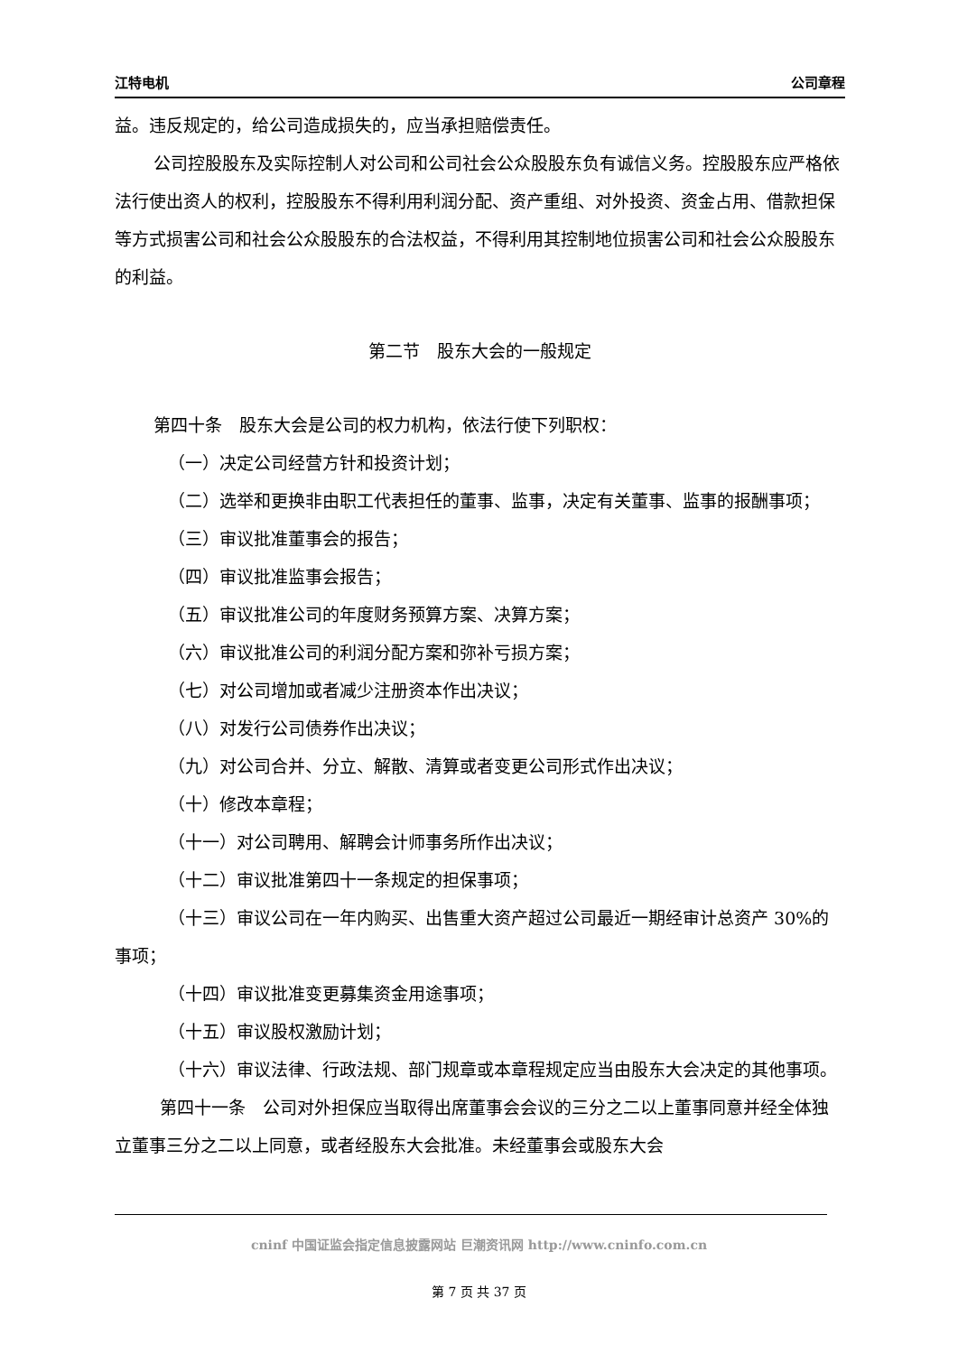江特电机 公司章程
益。违反规定的，给公司造成损失的，应当承担赔偿责任。
公司控股股东及实际控制人对公司和公司社会公众股股东负有诚信义务。控股股东应严格依法行使出资人的权利，控股股东不得利用利润分配、资产重组、对外投资、资金占用、借款担保等方式损害公司和社会公众股股东的合法权益，不得利用其控制地位损害公司和社会公众股股东的利益。
第二节　股东大会的一般规定
第四十条　股东大会是公司的权力机构，依法行使下列职权：
（一）决定公司经营方针和投资计划；
（二）选举和更换非由职工代表担任的董事、监事，决定有关董事、监事的报酬事项；
（三）审议批准董事会的报告；
（四）审议批准监事会报告；
（五）审议批准公司的年度财务预算方案、决算方案；
（六）审议批准公司的利润分配方案和弥补亏损方案；
（七）对公司增加或者减少注册资本作出决议；
（八）对发行公司债券作出决议；
（九）对公司合并、分立、解散、清算或者变更公司形式作出决议；
（十）修改本章程；
（十一）对公司聘用、解聘会计师事务所作出决议；
（十二）审议批准第四十一条规定的担保事项；
（十三）审议公司在一年内购买、出售重大资产超过公司最近一期经审计总资产 30%的事项；
（十四）审议批准变更募集资金用途事项；
（十五）审议股权激励计划；
（十六）审议法律、行政法规、部门规章或本章程规定应当由股东大会决定的其他事项。
第四十一条　公司对外担保应当取得出席董事会会议的三分之二以上董事同意并经全体独立董事三分之二以上同意，或者经股东大会批准。未经董事会或股东大会
cninf 中国证监会指定信息披露网站 巨潮资讯网 http://www.cninfo.com.cn
第 7 页 共 37 页